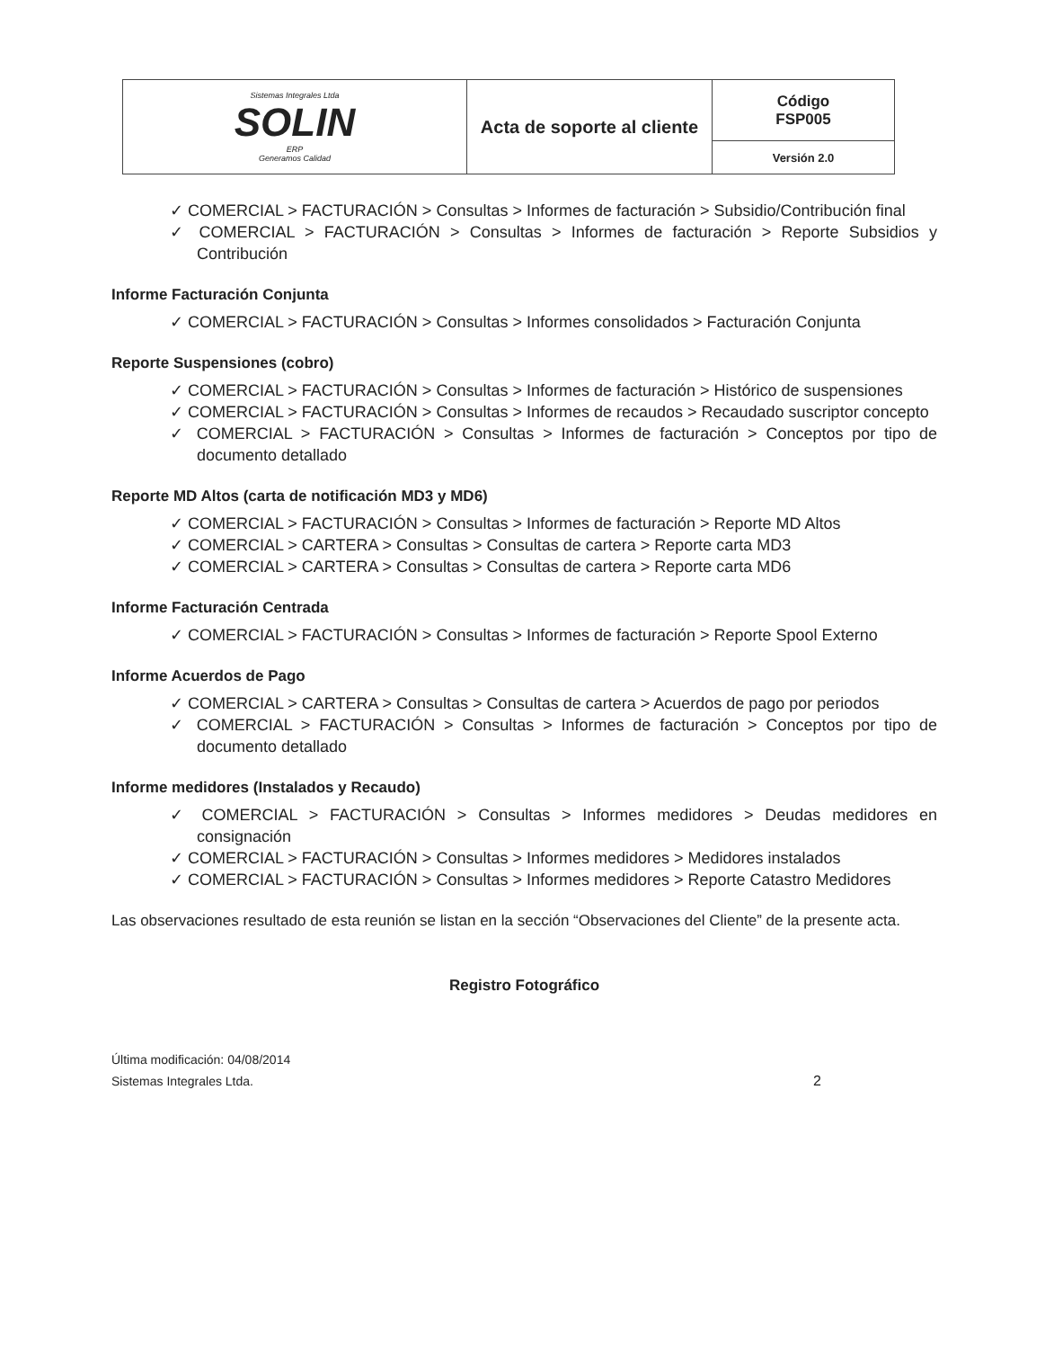| Sistemas Integrales Ltda SOLIN ERP Generamos Calidad | Acta de soporte al cliente | Código FSP005 |
| | | Versión 2.0 |
✓ COMERCIAL > FACTURACIÓN > Consultas > Informes de facturación > Subsidio/Contribución final
✓ COMERCIAL > FACTURACIÓN > Consultas > Informes de facturación > Reporte Subsidios y Contribución
Informe Facturación Conjunta
✓ COMERCIAL > FACTURACIÓN > Consultas > Informes consolidados > Facturación Conjunta
Reporte Suspensiones (cobro)
✓ COMERCIAL > FACTURACIÓN > Consultas > Informes de facturación > Histórico de suspensiones
✓ COMERCIAL > FACTURACIÓN > Consultas > Informes de recaudos > Recaudado suscriptor concepto
✓ COMERCIAL > FACTURACIÓN > Consultas > Informes de facturación > Conceptos por tipo de documento detallado
Reporte MD Altos (carta de notificación MD3 y MD6)
✓ COMERCIAL > FACTURACIÓN > Consultas > Informes de facturación > Reporte MD Altos
✓ COMERCIAL > CARTERA > Consultas > Consultas de cartera > Reporte carta MD3
✓ COMERCIAL > CARTERA > Consultas > Consultas de cartera > Reporte carta MD6
Informe Facturación Centrada
✓ COMERCIAL > FACTURACIÓN > Consultas > Informes de facturación > Reporte Spool Externo
Informe Acuerdos de Pago
✓ COMERCIAL > CARTERA > Consultas > Consultas de cartera > Acuerdos de pago por periodos
✓ COMERCIAL > FACTURACIÓN > Consultas > Informes de facturación > Conceptos por tipo de documento detallado
Informe medidores (Instalados y Recaudo)
✓ COMERCIAL > FACTURACIÓN > Consultas > Informes medidores > Deudas medidores en consignación
✓ COMERCIAL > FACTURACIÓN > Consultas > Informes medidores > Medidores instalados
✓ COMERCIAL > FACTURACIÓN > Consultas > Informes medidores > Reporte Catastro Medidores
Las observaciones resultado de esta reunión se listan en la sección “Observaciones del Cliente” de la presente acta.
Registro Fotográfico
Última modificación: 04/08/2014
Sistemas Integrales Ltda.
2